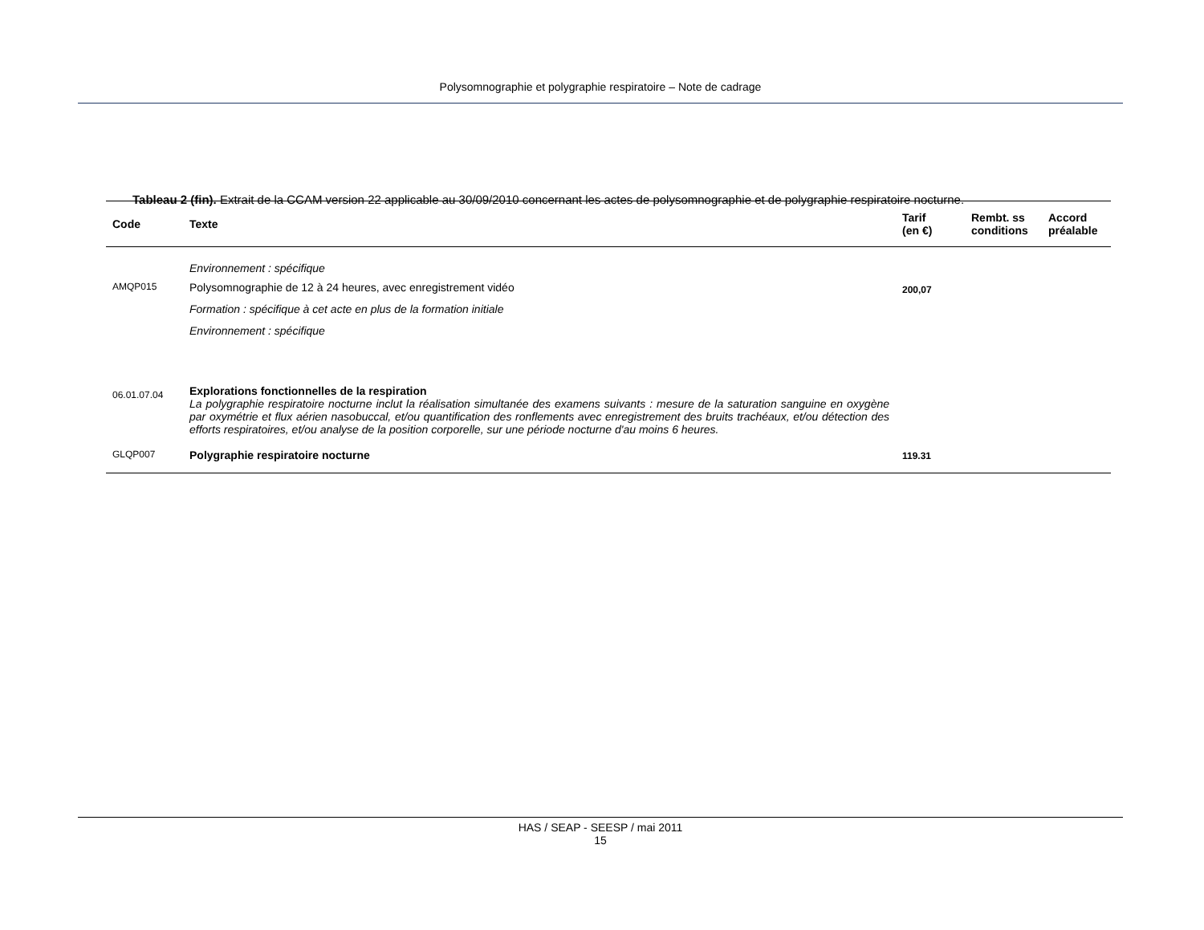Polysomnographie et polygraphie respiratoire – Note de cadrage
Tableau 2 (fin). Extrait de la CCAM version 22 applicable au 30/09/2010 concernant les actes de polysomnographie et de polygraphie respiratoire nocturne.
| Code | Texte | Tarif (en €) | Rembt. ss conditions | Accord préalable |
| --- | --- | --- | --- | --- |
| | Environnement : spécifique | | | |
| AMQP015 | Polysomnographie de 12 à 24 heures, avec enregistrement vidéo Formation : spécifique à cet acte en plus de la formation initiale Environnement : spécifique | 200,07 | | |
| 06.01.07.04 | Explorations fonctionnelles de la respiration La polygraphie respiratoire nocturne inclut la réalisation simultanée des examens suivants : mesure de la saturation sanguine en oxygène par oxymétrie et flux aérien nasobuccal, et/ou quantification des ronflements avec enregistrement des bruits trachéaux, et/ou détection des efforts respiratoires, et/ou analyse de la position corporelle, sur une période nocturne d'au moins 6 heures. | | | |
| GLQP007 | Polygraphie respiratoire nocturne | 119.31 | | |
HAS / SEAP - SEESP / mai 2011
15